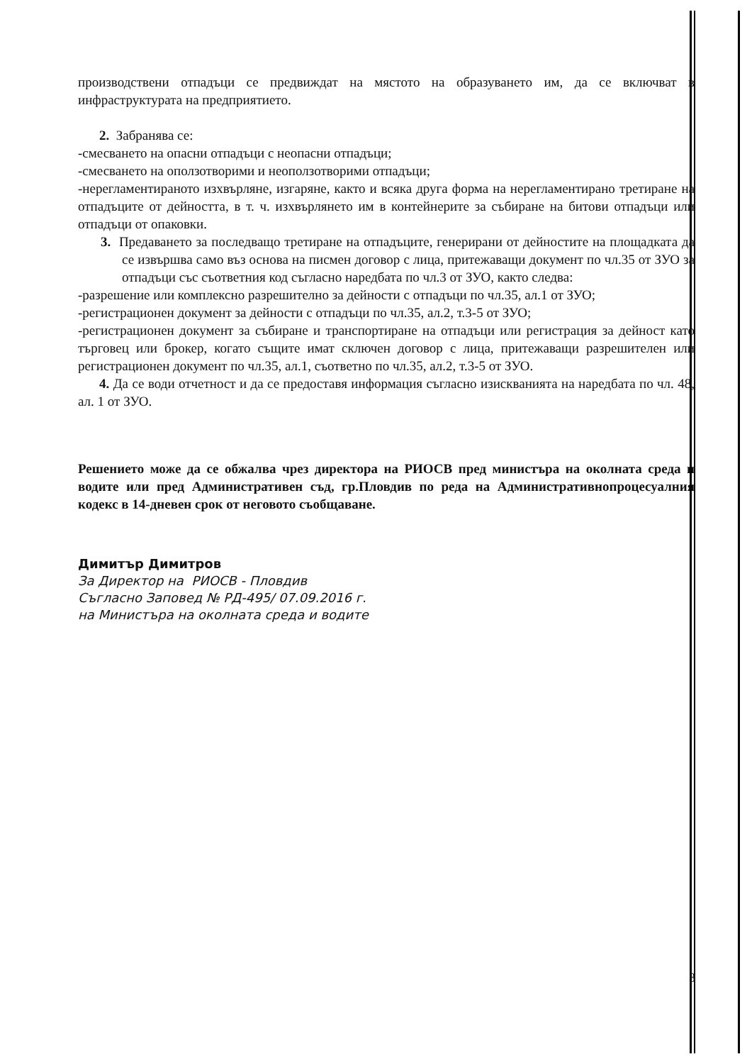производствени отпадъци се предвиждат на мястото на образуването им, да се включват в инфраструктурата на предприятието.
2. Забранява се:
-смесването на опасни отпадъци с неопасни отпадъци;
-смесването на оползотворими и неоползотворими отпадъци;
-нерегламентираното изхвърляне, изгаряне, както и всяка друга форма на нерегламентирано третиране на отпадъците от дейността, в т. ч. изхвърлянето им в контейнерите за събиране на битови отпадъци или отпадъци от опаковки.
3. Предаването за последващо третиране на отпадъците, генерирани от дейностите на площадката да се извършва само въз основа на писмен договор с лица, притежаващи документ по чл.35 от ЗУО за отпадъци със съответния код съгласно наредбата по чл.3 от ЗУО, както следва:
-разрешение или комплексно разрешително за дейности с отпадъци по чл.35, ал.1 от ЗУО;
-регистрационен документ за дейности с отпадъци по чл.35, ал.2, т.3-5 от ЗУО;
-регистрационен документ за събиране и транспортиране на отпадъци или регистрация за дейност като търговец или брокер, когато същите имат сключен договор с лица, притежаващи разрешителен или регистрационен документ по чл.35, ал.1, съответно по чл.35, ал.2, т.3-5 от ЗУО.
4. Да се води отчетност и да се предоставя информация съгласно изискванията на наредбата по чл. 48, ал. 1 от ЗУО.
Решението може да се обжалва чрез директора на РИОСВ пред министъра на околната среда и водите или пред Административен съд, гр.Пловдив по реда на Административнопроцесуалния кодекс в 14-дневен срок от неговото съобщаване.
Димитър Димитров
За Директор на РИОСВ - Пловдив
Съгласно Заповед № РД-495/ 07.09.2016 г.
на Министъра на околната среда и водите
3